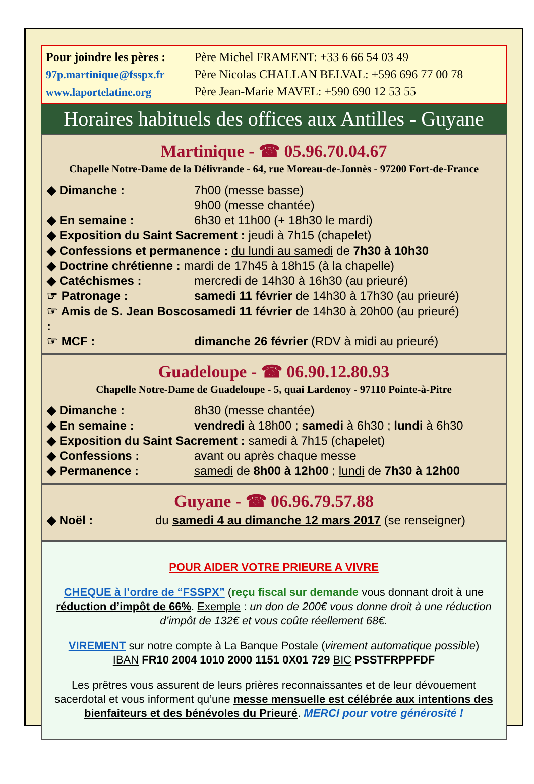Pour joindre les pères :
97p.martinique@fsspx.fr
www.laportelatine.org
Père Michel FRAMENT: +33 6 66 54 03 49
Père Nicolas CHALLAN BELVAL: +596 696 77 00 78
Père Jean-Marie MAVEL: +590 690 12 53 55
Horaires habituels des offices aux Antilles - Guyane
Martinique - ☎ 05.96.70.04.67
Chapelle Notre-Dame de la Délivrande - 64, rue Moreau-de-Jonnès - 97200 Fort-de-France
◆ Dimanche : 7h00 (messe basse)
9h00 (messe chantée)
◆ En semaine : 6h30 et 11h00 (+ 18h30 le mardi)
◆ Exposition du Saint Sacrement : jeudi à 7h15 (chapelet)
◆ Confessions et permanence : du lundi au samedi de 7h30 à 10h30
◆ Doctrine chrétienne : mardi de 17h45 à 18h15 (à la chapelle)
◆ Catéchismes : mercredi de 14h30 à 16h30 (au prieuré)
☞ Patronage : samedi 11 février de 14h30 à 17h30 (au prieuré)
☞ Amis de S. Jean Bosco : samedi 11 février de 14h30 à 20h00 (au prieuré)
☞ MCF : dimanche 26 février (RDV à midi au prieuré)
Guadeloupe - ☎ 06.90.12.80.93
Chapelle Notre-Dame de Guadeloupe - 5, quai Lardenoy - 97110 Pointe-à-Pitre
◆ Dimanche : 8h30 (messe chantée)
◆ En semaine : vendredi à 18h00 ; samedi à 6h30 ; lundi à 6h30
◆ Exposition du Saint Sacrement : samedi à 7h15 (chapelet)
◆ Confessions : avant ou après chaque messe
◆ Permanence : samedi de 8h00 à 12h00 ; lundi de 7h30 à 12h00
Guyane - ☎ 06.96.79.57.88
◆ Noël : du samedi 4 au dimanche 12 mars 2017 (se renseigner)
POUR AIDER VOTRE PRIEURE A VIVRE
CHEQUE à l’ordre de “FSSPX” (reçu fiscal sur demande vous donnant droit à une réduction d’impôt de 66%. Exemple : un don de 200€ vous donne droit à une réduction d’impôt de 132€ et vous coûte réellement 68€.
VIREMENT sur notre compte à La Banque Postale (virement automatique possible)
IBAN FR10 2004 1010 2000 1151 0X01 729 BIC PSSTFRPPFDF
Les prêtres vous assurent de leurs prières reconnaissantes et de leur dévouement sacerdotal et vous informent qu’une messe mensuelle est célébrée aux intentions des bienfaiteurs et des bénévoles du Prieuré. MERCI pour votre générosité !